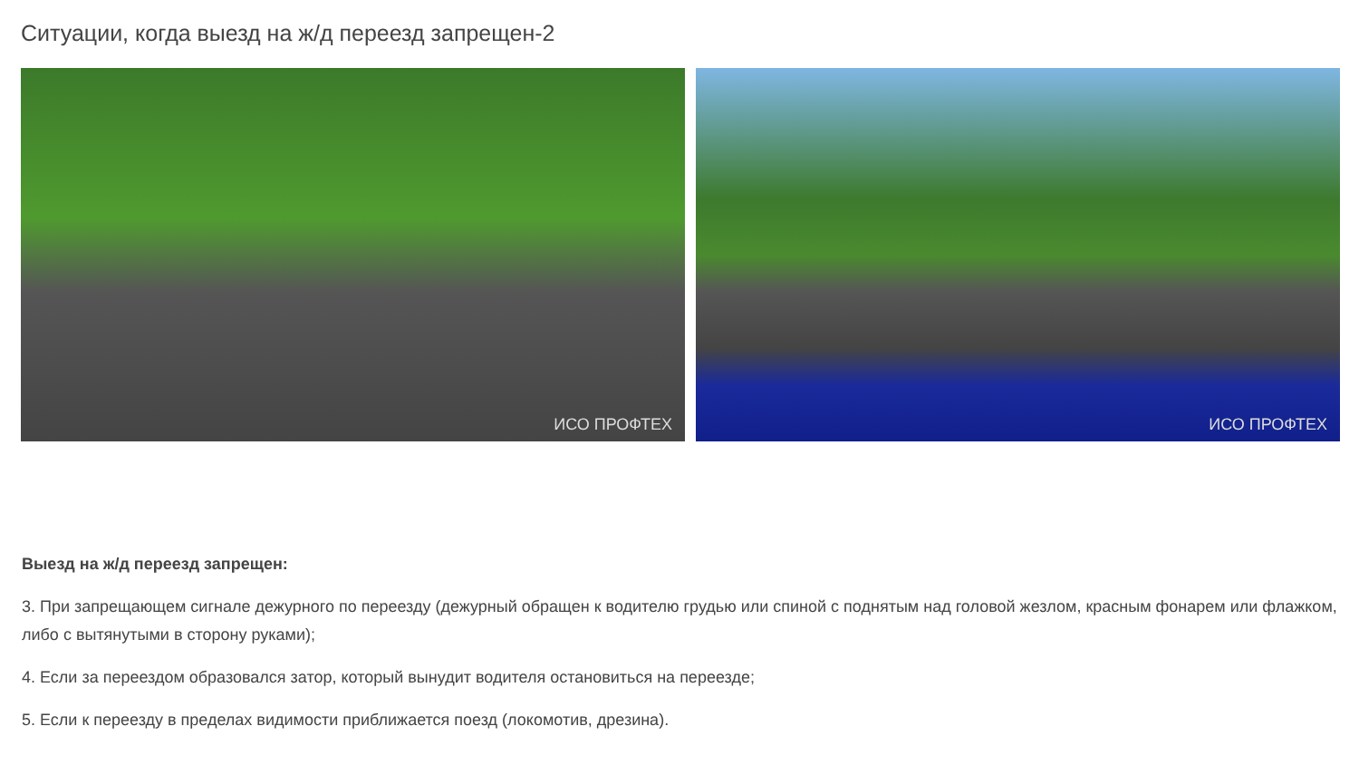Ситуации, когда выезд на ж/д переезд запрещен-2
ИСО ПРОФТЕХ
ИСО ПРОФТЕХ
Выезд на ж/д переезд запрещен:
3. При запрещающем сигнале дежурного по переезду (дежурный обращен к водителю грудью или спиной с поднятым над головой жезлом, красным фонарем или флажком, либо с вытянутыми в сторону руками);
4. Если за переездом образовался затор, который вынудит водителя остановиться на переезде;
5. Если к переезду в пределах видимости приближается поезд (локомотив, дрезина).